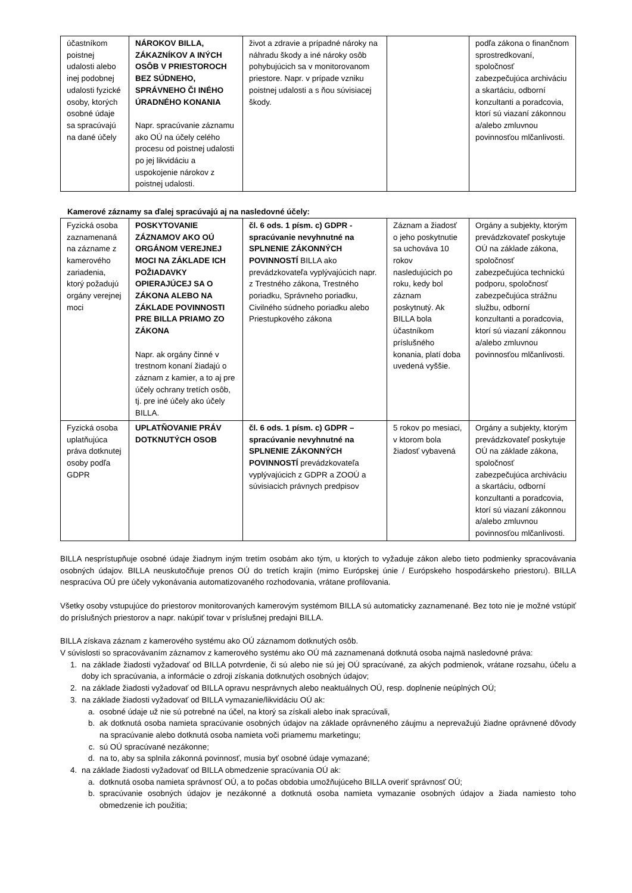| účastníkom poistnej udalosti alebo inej podobnej udalosti fyzické osoby, ktorých osobné údaje sa spracúvajú na dané účely | NÁROKOV BILLA, ZÁKAZNÍKOV A INÝCH OSÔB V PRIESTOROCH BEZ SÚDNEHO, SPRÁVNEHO ČI INÉHO ÚRADNÉHO KONANIA Napr. spracúvanie záznamu ako OÚ na účely celého procesu od poistnej udalosti po jej likvidáciu a uspokojenie nárokov z poistnej udalosti. | život a zdravie a prípadné nároky na náhradu škody a iné nároky osôb pohybujúcich sa v monitorovanom priestore. Napr. v prípade vzniku poistnej udalosti a s ňou súvisiacej škody. | | podľa zákona o finančnom sprostredkovaní, spoločnosť zabezpečujúca archiváciu a skartáciu, odborní konzultanti a poradcovia, ktorí sú viazaní zákonnou a/alebo zmluvnou povinnosťou mlčanlivosti. |
Kamerové záznamy sa ďalej spracúvajú aj na nasledovné účely:
| Fyzická osoba zaznamenaná na zázname z kamerového zariadenia, ktorý požadujú orgány verejnej moci | POSKYTOVANIE ZÁZNAMOV AKO OÚ ORGÁNOM VEREJNEJ MOCI NA ZÁKLADE ICH POŽIADAVKY OPIERAJÚCEJ SA O ZÁKONA ALEBO NA ZÁKLADE POVINNOSTI PRE BILLA PRIAMO ZO ZÁKONA Napr. ak orgány činné v trestnom konaní žiadajú o záznam z kamier, a to aj pre účely ochrany tretích osôb, tj. pre iné účely ako účely BILLA. | čl. 6 ods. 1 písm. c) GDPR - spracúvanie nevyhnutné na SPLNENIE ZÁKONNÝCH POVINNOSTÍ BILLA ako prevádzkovateľa vyplývajúcich napr. z Trestného zákona, Trestného poriadku, Správneho poriadku, Civilného súdneho poriadku alebo Priestupkového zákona | Záznam a žiadosť o jeho poskytnutie sa uchováva 10 rokov nasledujúcich po roku, kedy bol záznam poskytnutý. Ak BILLA bola účastníkom príslušného konania, platí doba uvedená vyššie. | Orgány a subjekty, ktorým prevádzkovateľ poskytuje OÚ na základe zákona, spoločnosť zabezpečujúca technickú podporu, spoločnosť zabezpečujúca strážnu službu, odborní konzultanti a poradcovia, ktorí sú viazaní zákonnou a/alebo zmluvnou povinnosťou mlčanlivosti. |
| Fyzická osoba uplatňujúca práva dotknutej osoby podľa GDPR | UPLATŇOVANIE PRÁV DOTKNUTÝCH OSOB | čl. 6 ods. 1 písm. c) GDPR – spracúvanie nevyhnutné na SPLNENIE ZÁKONNÝCH POVINNOSTÍ prevádzkovateľa vyplývajúcich z GDPR a ZOOÚ a súvisiacich právnych predpisov | 5 rokov po mesiaci, v ktorom bola žiadosť vybavená | Orgány a subjekty, ktorým prevádzkovateľ poskytuje OÚ na základe zákona, spoločnosť zabezpečujúca archiváciu a skartáciu, odborní konzultanti a poradcovia, ktorí sú viazaní zákonnou a/alebo zmluvnou povinnosťou mlčanlivosti. |
BILLA nesprístupňuje osobné údaje žiadnym iným tretím osobám ako tým, u ktorých to vyžaduje zákon alebo tieto podmienky spracovávania osobných údajov. BILLA neuskutočňuje prenos OÚ do tretích krajín (mimo Európskej únie / Európskeho hospodárskeho priestoru). BILLA nespracúva OÚ pre účely vykonávania automatizovaného rozhodovania, vrátane profilovania.
Všetky osoby vstupujúce do priestorov monitorovaných kamerovým systémom BILLA sú automaticky zaznamenané. Bez toto nie je možné vstúpiť do príslušných priestorov a napr. nakúpiť tovar v príslušnej predajni BILLA.
BILLA získava záznam z kamerového systému ako OÚ záznamom dotknutých osôb.
V súvislosti so spracovávaním záznamov z kamerového systému ako OÚ má zaznamenaná dotknutá osoba najmä nasledovné práva:
1. na základe žiadosti vyžadovať od BILLA potvrdenie, či sú alebo nie sú jej OÚ spracúvané, za akých podmienok, vrátane rozsahu, účelu a doby ich spracúvania, a informácie o zdroji získania dotknutých osobných údajov;
2. na základe žiadosti vyžadovať od BILLA opravu nesprávnych alebo neaktuálnych OÚ, resp. doplnenie neúplných OÚ;
3. na základe žiadosti vyžadovať od BILLA vymazanie/likvidáciu OÚ ak:
a. osobné údaje už nie sú potrebné na účel, na ktorý sa získali alebo inak spracúvali,
b. ak dotknutá osoba namieta spracúvanie osobných údajov na základe oprávneného záujmu a neprevažujú žiadne oprávnené dôvody na spracúvanie alebo dotknutá osoba namieta voči priamemu marketingu;
c. sú OÚ spracúvané nezákonne;
d. na to, aby sa splnila zákonná povinnosť, musia byť osobné údaje vymazané;
4. na základe žiadosti vyžadovať od BILLA obmedzenie spracúvania OÚ ak:
a. dotknutá osoba namieta správnosť OÚ, a to počas obdobia umožňujúceho BILLA overiť správnosť OÚ;
b. spracúvanie osobných údajov je nezákonné a dotknutá osoba namieta vymazanie osobných údajov a žiada namiesto toho obmedzenie ich použitia;